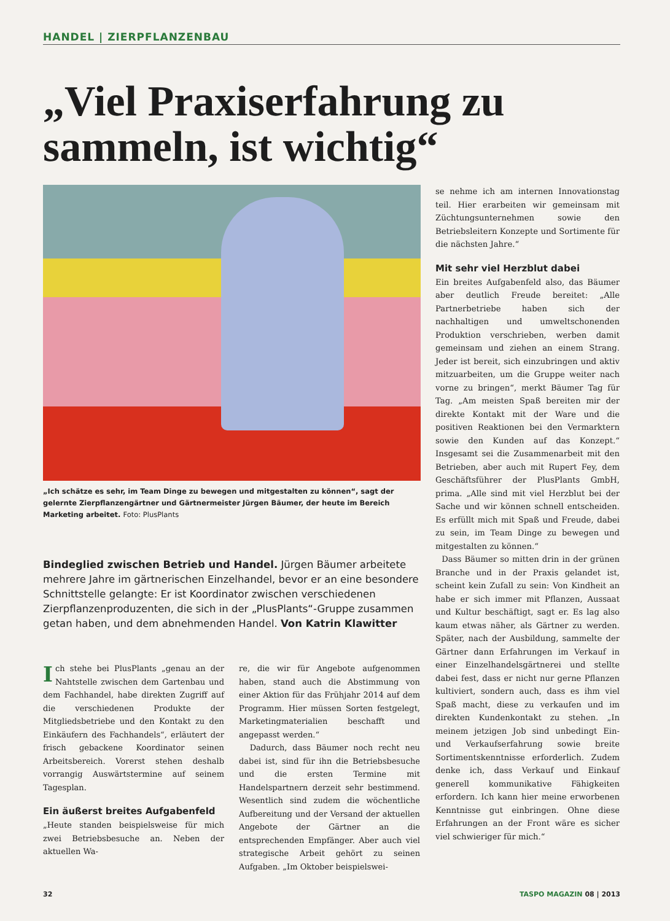HANDEL | ZIERPFLANZENBAU
„Viel Praxiserfahrung zu sammeln, ist wichtig“
„Ich schätze es sehr, im Team Dinge zu bewegen und mitgestalten zu können“, sagt der gelernte Zierpflanzengärtner und Gärtnermeister Jürgen Bäumer, der heute im Bereich Marketing arbeitet. Foto: PlusPlants
Bindeglied zwischen Betrieb und Handel. Jürgen Bäumer arbeitete mehrere Jahre im gärtnerischen Einzelhandel, bevor er an eine besondere Schnittstelle gelangte: Er ist Koordinator zwischen verschiedenen Zierpflanzenproduzenten, die sich in der „PlusPlants“-Gruppe zusammen getan haben, und dem abnehmenden Handel. Von Katrin Klawitter
Ich stehe bei PlusPlants „genau an der Nahtstelle zwischen dem Gartenbau und dem Fachhandel, habe direkten Zugriff auf die verschiedenen Produkte der Mitgliedsbetriebe und den Kontakt zu den Einkäufern des Fachhandels“, erläutert der frisch gebackene Koordinator seinen Arbeitsbereich. Vorerst stehen deshalb vorrangig Auswärtstermine auf seinem Tagesplan.
Ein äußerst breites Aufgabenfeld
„Heute standen beispielsweise für mich zwei Betriebsbesuche an. Neben der aktuellen Wa-
re, die wir für Angebote aufgenommen haben, stand auch die Abstimmung von einer Aktion für das Frühjahr 2014 auf dem Programm. Hier müssen Sorten festgelegt, Marketingmaterialien beschafft und angepasst werden.“
Dadurch, dass Bäumer noch recht neu dabei ist, sind für ihn die Betriebsbesuche und die ersten Termine mit Handelspartnern derzeit sehr bestimmend. Wesentlich sind zudem die wöchentliche Aufbereitung und der Versand der aktuellen Angebote der Gärtner an die entsprechenden Empfänger. Aber auch viel strategische Arbeit gehört zu seinen Aufgaben. „Im Oktober beispielswei-
se nehme ich am internen Innovationstag teil. Hier erarbeiten wir gemeinsam mit Züchtungsunternehmen sowie den Betriebsleitern Konzepte und Sortimente für die nächsten Jahre.“
Mit sehr viel Herzblut dabei
Ein breites Aufgabenfeld also, das Bäumer aber deutlich Freude bereitet: „Alle Partnerbetriebe haben sich der nachhaltigen und umweltschonenden Produktion verschrieben, werben damit gemeinsam und ziehen an einem Strang. Jeder ist bereit, sich einzubringen und aktiv mitzuarbeiten, um die Gruppe weiter nach vorne zu bringen“, merkt Bäumer Tag für Tag. „Am meisten Spaß bereiten mir der direkte Kontakt mit der Ware und die positiven Reaktionen bei den Vermarktern sowie den Kunden auf das Konzept.“ Insgesamt sei die Zusammenarbeit mit den Betrieben, aber auch mit Rupert Fey, dem Geschäftsführer der PlusPlants GmbH, prima. „Alle sind mit viel Herzblut bei der Sache und wir können schnell entscheiden. Es erfüllt mich mit Spaß und Freude, dabei zu sein, im Team Dinge zu bewegen und mitgestalten zu können.“
Dass Bäumer so mitten drin in der grünen Branche und in der Praxis gelandet ist, scheint kein Zufall zu sein: Von Kindheit an habe er sich immer mit Pflanzen, Aussaat und Kultur beschäftigt, sagt er. Es lag also kaum etwas näher, als Gärtner zu werden. Später, nach der Ausbildung, sammelte der Gärtner dann Erfahrungen im Verkauf in einer Einzelhandelsgärtnerei und stellte dabei fest, dass er nicht nur gerne Pflanzen kultiviert, sondern auch, dass es ihm viel Spaß macht, diese zu verkaufen und im direkten Kundenkontakt zu stehen. „In meinem jetzigen Job sind unbedingt Ein- und Verkaufserfahrung sowie breite Sortimentskenntnisse erforderlich. Zudem denke ich, dass Verkauf und Einkauf generell kommunikative Fähigkeiten erfordern. Ich kann hier meine erworbenen Kenntnisse gut einbringen. Ohne diese Erfahrungen an der Front wäre es sicher viel schwieriger für mich.“
32 TASPO MAGAZIN 08 | 2013